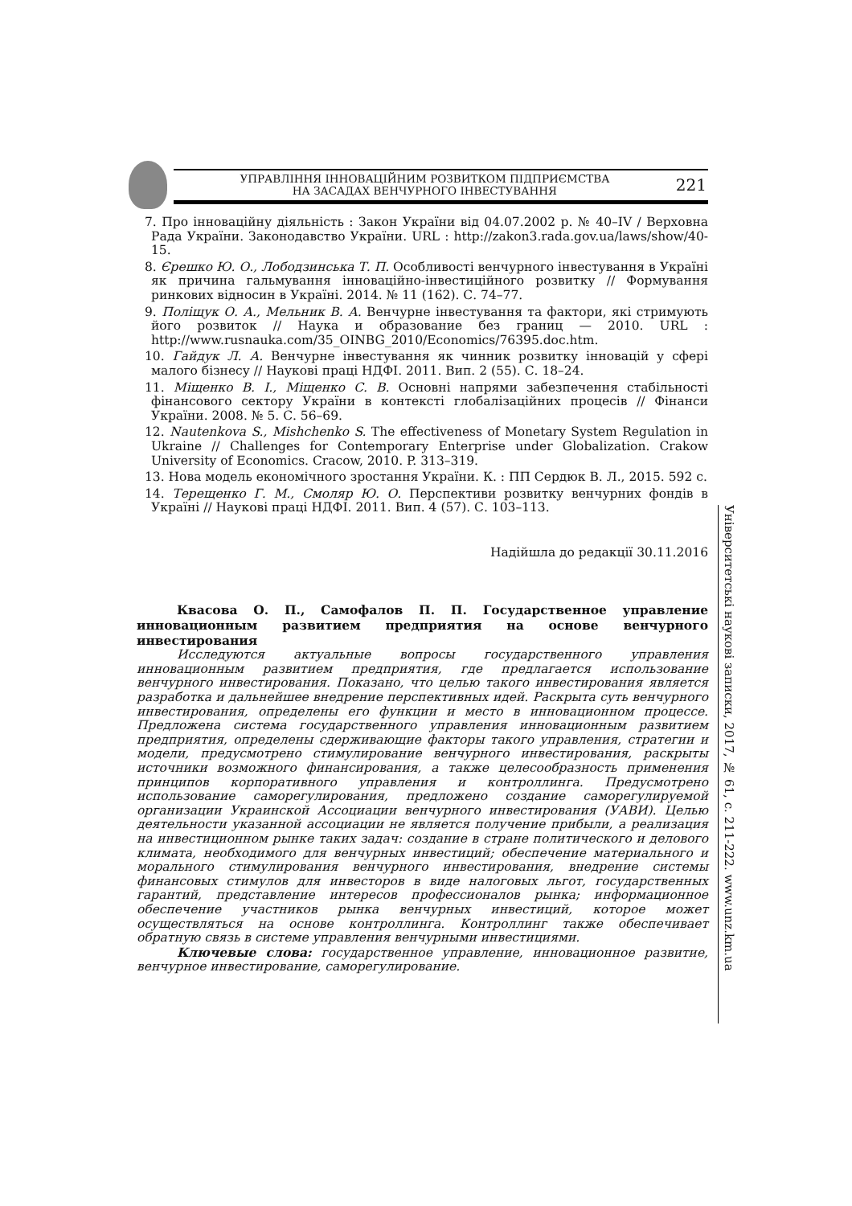УПРАВЛІННЯ ІННОВАЦІЙНИМ РОЗВИТКОМ ПІДПРИЄМСТВА
НА ЗАСАДАХ ВЕНЧУРНОГО ІНВЕСТУВАННЯ
221
7. Про інноваційну діяльність : Закон України від 04.07.2002 р. № 40–IV / Верховна Рада України. Законодавство України. URL : http://zakon3.rada.gov.ua/laws/show/40-15.
8. Єрешко Ю. О., Лободзинська Т. П. Особливості венчурного інвестування в Україні як причина гальмування інноваційно-інвестиційного розвитку // Формування ринкових відносин в Україні. 2014. № 11 (162). С. 74–77.
9. Поліщук О. А., Мельник В. А. Венчурне інвестування та фактори, які стримують його розвиток // Наука и образование без границ — 2010. URL : http://www.rusnauka.com/35_OINBG_2010/Economics/76395.doc.htm.
10. Гайдук Л. А. Венчурне інвестування як чинник розвитку інновацій у сфері малого бізнесу // Наукові праці НДФІ. 2011. Вип. 2 (55). С. 18–24.
11. Міщенко В. І., Міщенко С. В. Основні напрями забезпечення стабільності фінансового сектору України в контексті глобалізаційних процесів // Фінанси України. 2008. № 5. С. 56–69.
12. Nautenkova S., Mishchenko S. The effectiveness of Monetary System Regulation in Ukraine // Challenges for Contemporary Enterprise under Globalization. Crakow University of Economics. Cracow, 2010. P. 313–319.
13. Нова модель економічного зростання України. К. : ПП Сердюк В. Л., 2015. 592 с.
14. Терещенко Г. М., Смоляр Ю. О. Перспективи розвитку венчурних фондів в Україні // Наукові праці НДФІ. 2011. Вип. 4 (57). С. 103–113.
Надійшла до редакції 30.11.2016
Квасова О. П., Самофалов П. П. Государственное управление инновационным развитием предприятия на основе венчурного инвестирования
Исследуются актуальные вопросы государственного управления инновационным развитием предприятия, где предлагается использование венчурного инвестирования. Показано, что целью такого инвестирования является разработка и дальнейшее внедрение перспективных идей. Раскрыта суть венчурного инвестирования, определены его функции и место в инновационном процессе. Предложена система государственного управления инновационным развитием предприятия, определены сдерживающие факторы такого управления, стратегии и модели, предусмотрено стимулирование венчурного инвестирования, раскрыты источники возможного финансирования, а также целесообразность применения принципов корпоративного управления и контроллинга. Предусмотрено использование саморегулирования, предложено создание саморегулируемой организации Украинской Ассоциации венчурного инвестирования (УАВИ). Целью деятельности указанной ассоциации не является получение прибыли, а реализация на инвестиционном рынке таких задач: создание в стране политического и делового климата, необходимого для венчурных инвестиций; обеспечение материального и морального стимулирования венчурного инвестирования, внедрение системы финансовых стимулов для инвесторов в виде налоговых льгот, государственных гарантий, представление интересов профессионалов рынка; информационное обеспечение участников рынка венчурных инвестиций, которое может осуществляться на основе контроллинга. Контроллинг также обеспечивает обратную связь в системе управления венчурными инвестициями.
Ключевые слова: государственное управление, инновационное развитие, венчурное инвестирование, саморегулирование.
Університетські наукові записки, 2017, № 61, с. 211-222. www.unz.km.ua